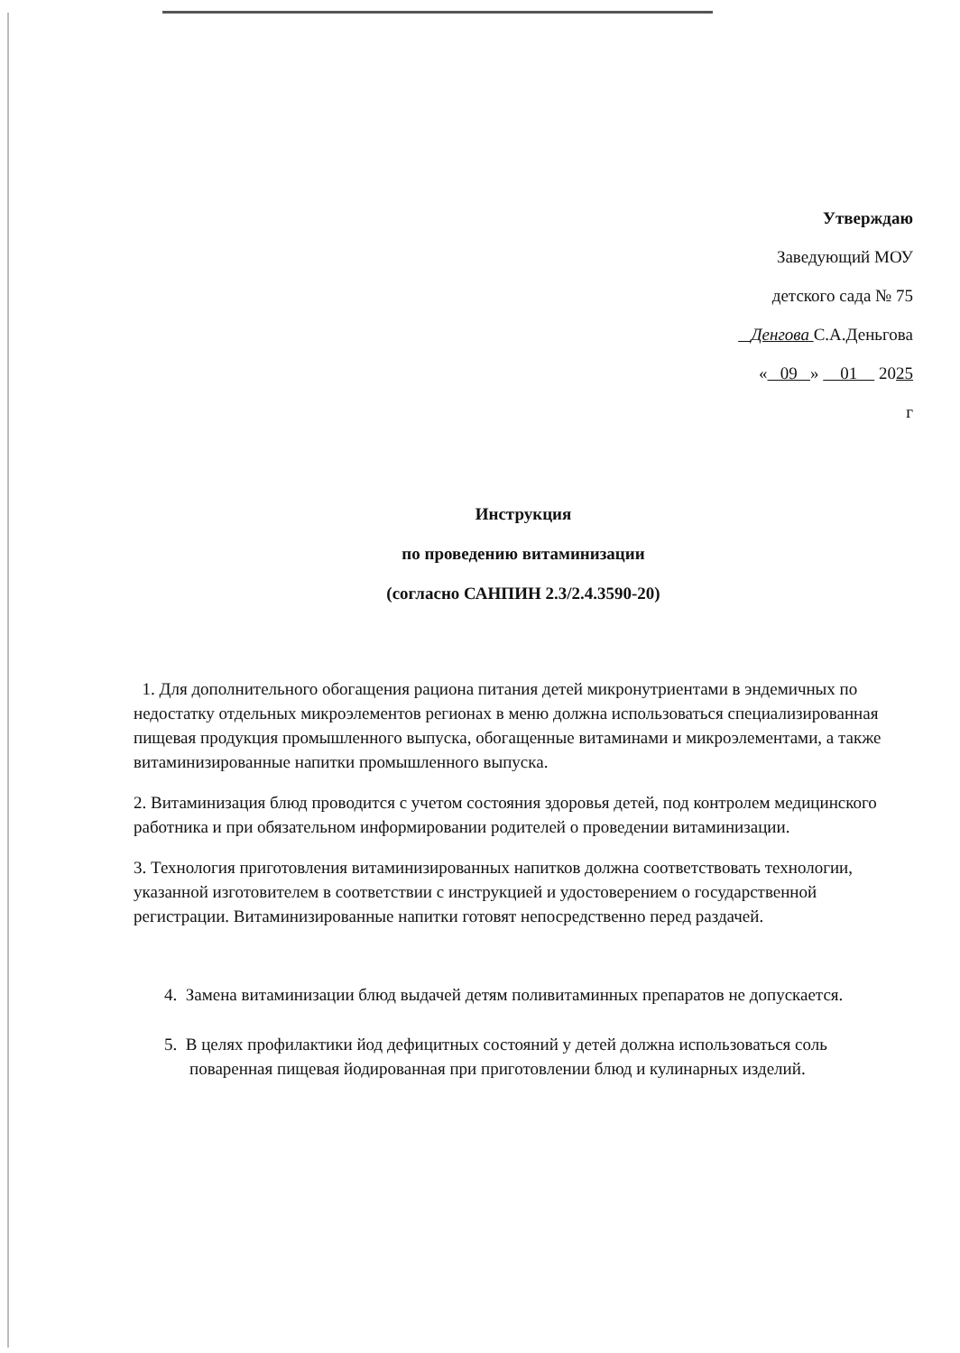Утверждаю
Заведующий МОУ
детского сада № 75
Денгова С.А.Деньгова
« 09 » 01 2025
г
Инструкция
по проведению витаминизации
(согласно САНПИН 2.3/2.4.3590-20)
1. Для дополнительного обогащения рациона питания детей микронутриентами в эндемичных по недостатку отдельных микроэлементов регионах в меню должна использоваться специализированная пищевая продукция промышленного выпуска, обогащенные витаминами и микроэлементами, а также витаминизированные напитки промышленного выпуска.
2. Витаминизация блюд проводится с учетом состояния здоровья детей, под контролем медицинского работника и при обязательном информировании родителей о проведении витаминизации.
3. Технология приготовления витаминизированных напитков должна соответствовать технологии, указанной изготовителем в соответствии с инструкцией и удостоверением о государственной регистрации. Витаминизированные напитки готовят непосредственно перед раздачей.
4. Замена витаминизации блюд выдачей детям поливитаминных препаратов не допускается.
5. В целях профилактики йод дефицитных состояний у детей должна использоваться соль поваренная пищевая йодированная при приготовлении блюд и кулинарных изделий.